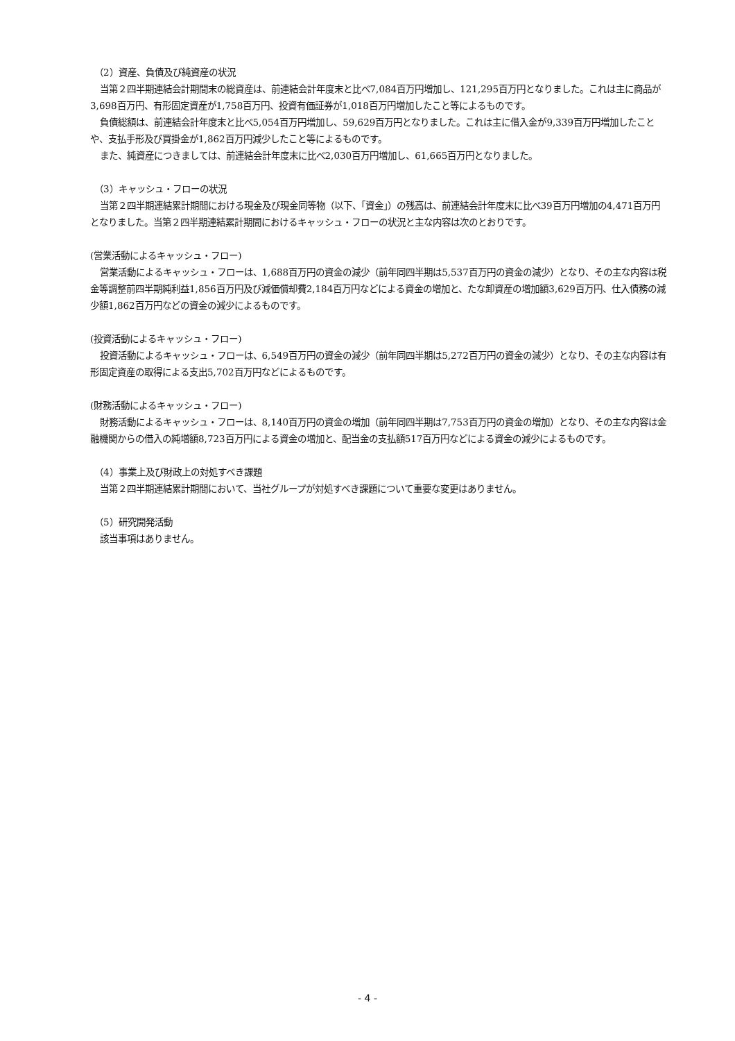（2）資産、負債及び純資産の状況
当第２四半期連結会計期間末の総資産は、前連結会計年度末と比べ7,084百万円増加し、121,295百万円となりました。これは主に商品が3,698百万円、有形固定資産が1,758百万円、投資有価証券が1,018百万円増加したこと等によるものです。
負債総額は、前連結会計年度末と比べ5,054百万円増加し、59,629百万円となりました。これは主に借入金が9,339百万円増加したことや、支払手形及び買掛金が1,862百万円減少したこと等によるものです。
また、純資産につきましては、前連結会計年度末に比べ2,030百万円増加し、61,665百万円となりました。
（3）キャッシュ・フローの状況
当第２四半期連結累計期間における現金及び現金同等物（以下、「資金」）の残高は、前連結会計年度末に比べ39百万円増加の4,471百万円となりました。当第２四半期連結累計期間におけるキャッシュ・フローの状況と主な内容は次のとおりです。
(営業活動によるキャッシュ・フロー)
営業活動によるキャッシュ・フローは、1,688百万円の資金の減少（前年同四半期は5,537百万円の資金の減少）となり、その主な内容は税金等調整前四半期純利益1,856百万円及び減価償却費2,184百万円などによる資金の増加と、たな卸資産の増加額3,629百万円、仕入債務の減少額1,862百万円などの資金の減少によるものです。
(投資活動によるキャッシュ・フロー)
投資活動によるキャッシュ・フローは、6,549百万円の資金の減少（前年同四半期は5,272百万円の資金の減少）となり、その主な内容は有形固定資産の取得による支出5,702百万円などによるものです。
(財務活動によるキャッシュ・フロー)
財務活動によるキャッシュ・フローは、8,140百万円の資金の増加（前年同四半期は7,753百万円の資金の増加）となり、その主な内容は金融機関からの借入の純増額8,723百万円による資金の増加と、配当金の支払額517百万円などによる資金の減少によるものです。
（4）事業上及び財政上の対処すべき課題
当第２四半期連結累計期間において、当社グループが対処すべき課題について重要な変更はありません。
（5）研究開発活動
該当事項はありません。
- 4 -